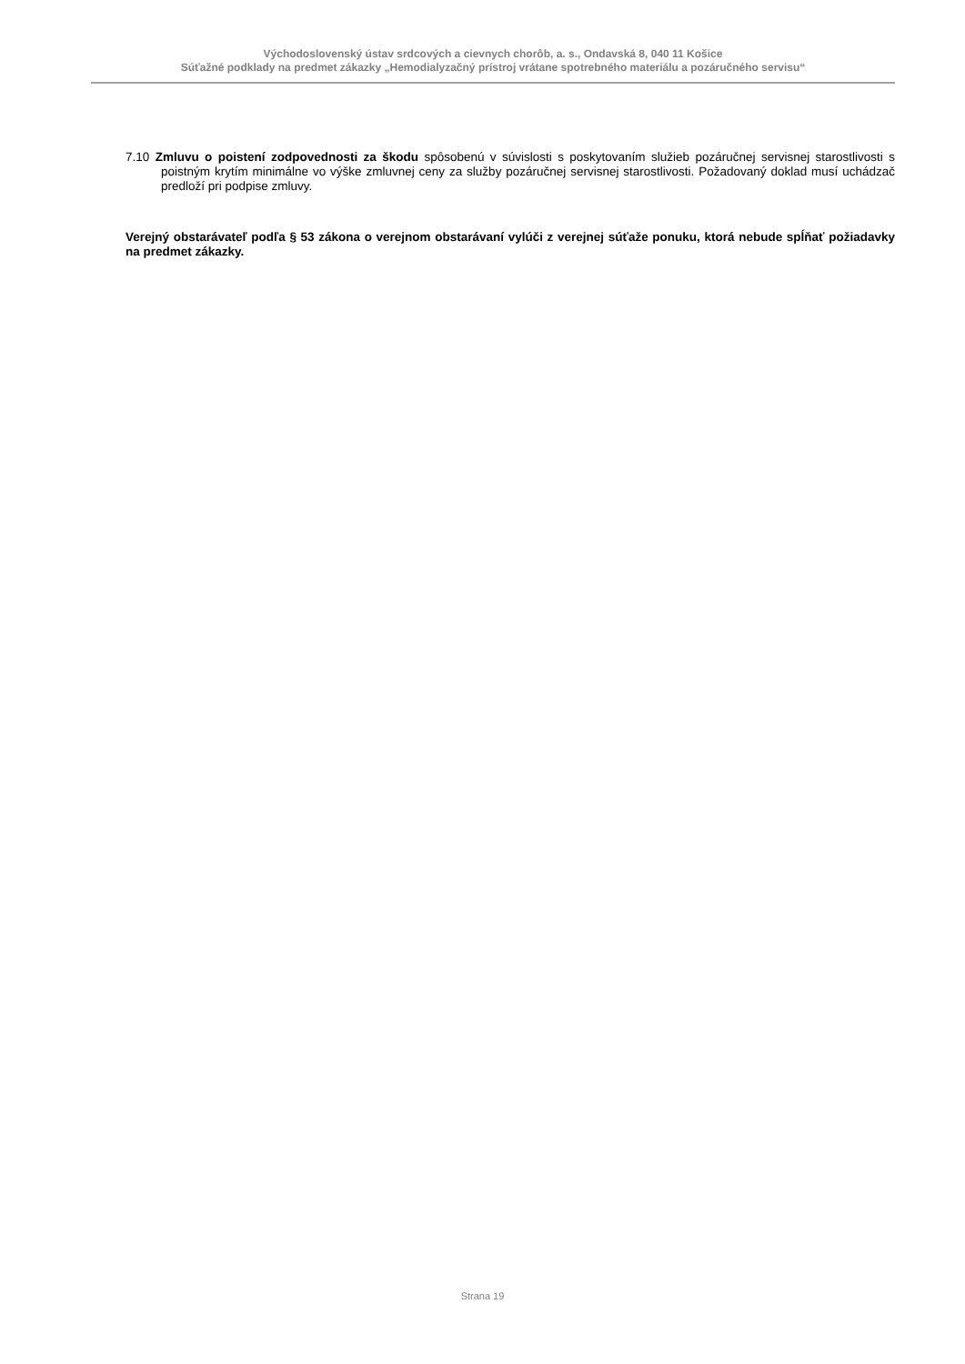Východoslovenský ústav srdcových a cievnych chorôb, a. s., Ondavská 8, 040 11 Košice
Súťažné podklady na predmet zákazky „Hemodialyzačný prístroj vrátane spotrebného materiálu a pozáručného servisu“
7.10 Zmluvu o poistení zodpovednosti za škodu spôsobenú v súvislosti s poskytovaním služieb pozáručnej servisnej starostlivosti s poistným krytím minimálne vo výške zmluvnej ceny za služby pozáručnej servisnej starostlivosti. Požadovaný doklad musí uchádzač predloží pri podpise zmluvy.
Verejný obstarávateľ podľa § 53 zákona o verejnom obstarávaní vylúči z verejnej súťaže ponuku, ktorá nebude spĺňať požiadavky na predmet zákazky.
Strana 19